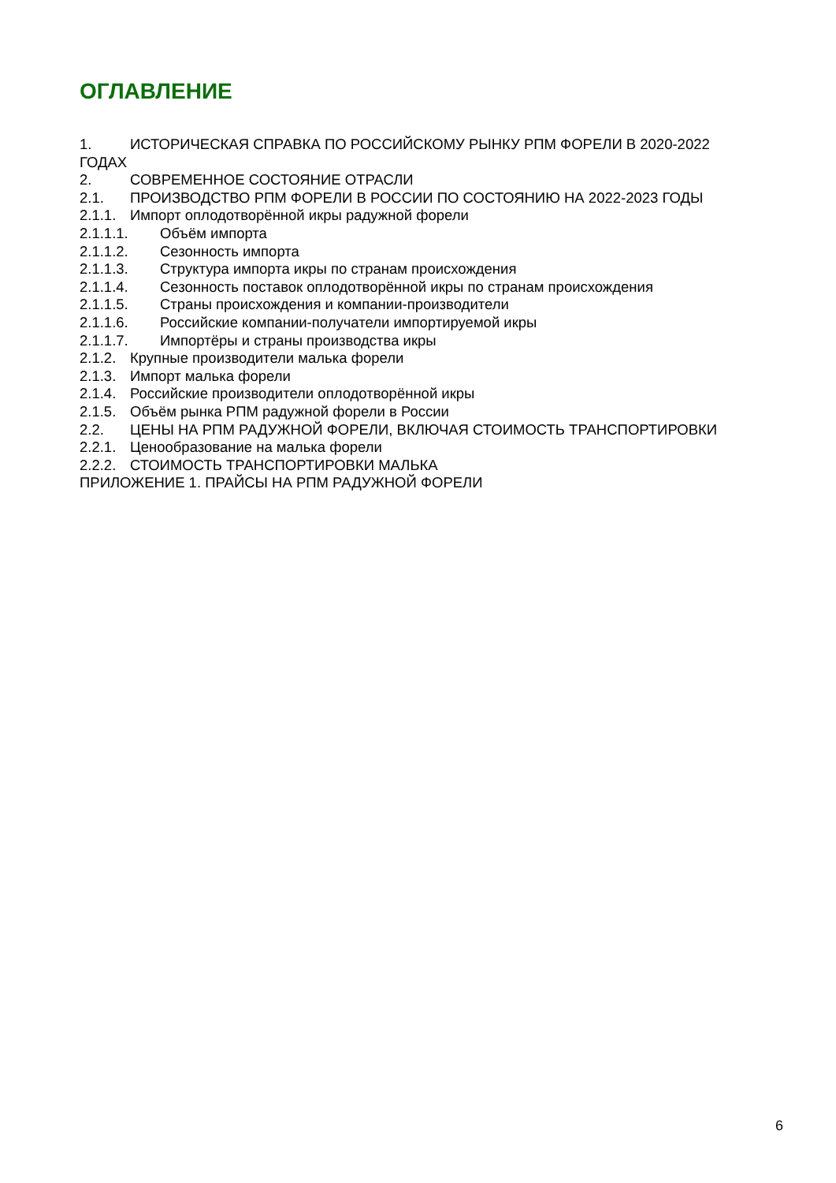ОГЛАВЛЕНИЕ
1. ИСТОРИЧЕСКАЯ СПРАВКА ПО РОССИЙСКОМУ РЫНКУ РПМ ФОРЕЛИ В 2020-2022
ГОДАХ
2. СОВРЕМЕННОЕ СОСТОЯНИЕ ОТРАСЛИ
2.1. ПРОИЗВОДСТВО РПМ ФОРЕЛИ В РОССИИ ПО СОСТОЯНИЮ НА 2022-2023 ГОДЫ
2.1.1. Импорт оплодотворённой икры радужной форели
2.1.1.1. Объём импорта
2.1.1.2. Сезонность импорта
2.1.1.3. Структура импорта икры по странам происхождения
2.1.1.4. Сезонность поставок оплодотворённой икры по странам происхождения
2.1.1.5. Страны происхождения и компании-производители
2.1.1.6. Российские компании-получатели импортируемой икры
2.1.1.7. Импортёры и страны производства икры
2.1.2. Крупные производители малька форели
2.1.3. Импорт малька форели
2.1.4. Российские производители оплодотворённой икры
2.1.5. Объём рынка РПМ радужной форели в России
2.2. ЦЕНЫ НА РПМ РАДУЖНОЙ ФОРЕЛИ, ВКЛЮЧАЯ СТОИМОСТЬ ТРАНСПОРТИРОВКИ
2.2.1. Ценообразование на малька форели
2.2.2. СТОИМОСТЬ ТРАНСПОРТИРОВКИ МАЛЬКА
ПРИЛОЖЕНИЕ 1. ПРАЙСЫ НА РПМ РАДУЖНОЙ ФОРЕЛИ
6